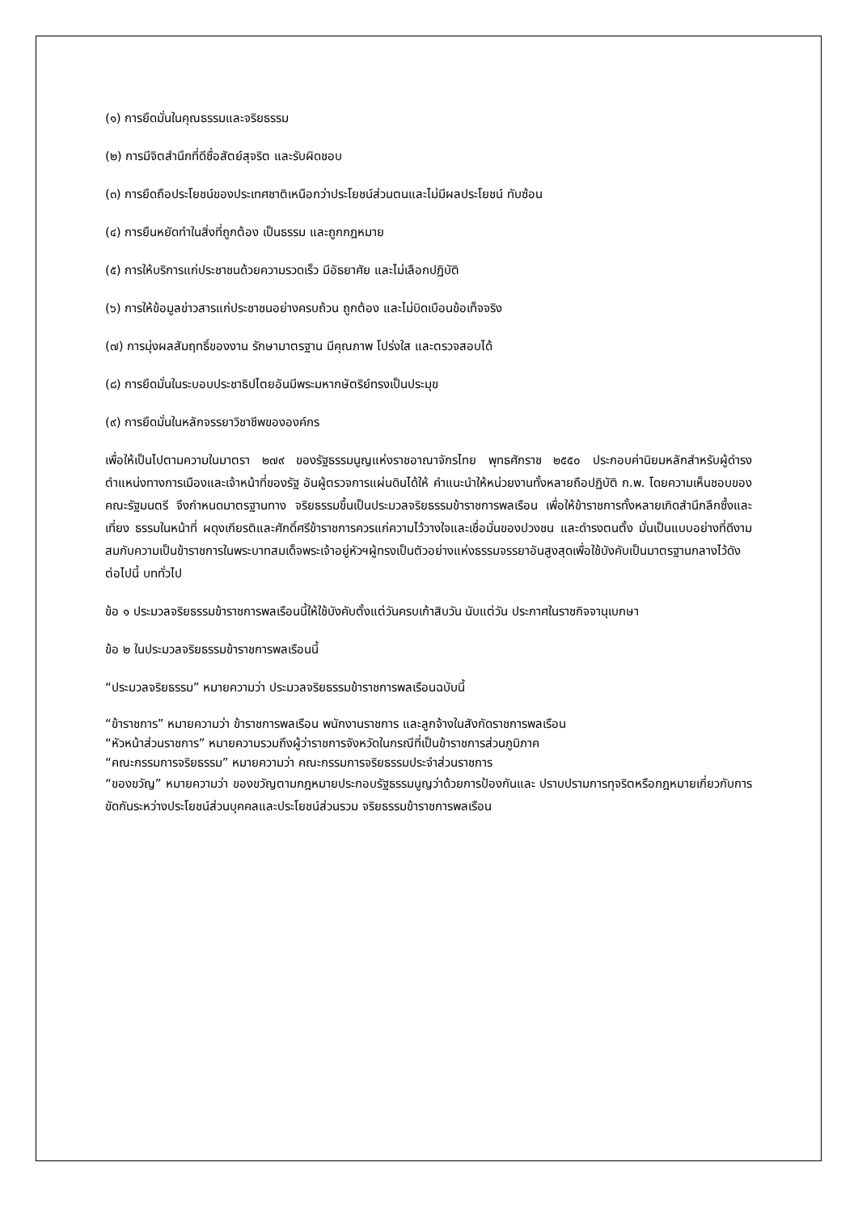(๑) การยึดมั่นในคุณธรรมและจริยธรรม
(๒) การมีจิตสำนึกที่ดีซื่อสัตย์สุจริต และรับผิดชอบ
(๓) การยึดถือประโยชน์ของประเทศชาติเหนือกว่าประโยชน์ส่วนตนและไม่มีผลประโยชน์ ทับซ้อน
(๔) การยืนหยัดทำในสิ่งที่ถูกต้อง เป็นธรรม และถูกกฎหมาย
(๕) การให้บริการแก่ประชาชนด้วยความรวดเร็ว มีอัธยาศัย และไม่เลือกปฏิบัติ
(๖) การให้ข้อมูลข่าวสารแก่ประชาชนอย่างครบถ้วน ถูกต้อง และไม่บิดเบือนข้อเท็จจริง
(๗) การมุ่งผลสัมฤทธิ์ของงาน รักษามาตรฐาน มีคุณภาพ โปร่งใส และตรวจสอบได้
(๘) การยึดมั่นในระบอบประชาธิปไตยอันมีพระมหากษัตริย์ทรงเป็นประมุข
(๙) การยึดมั่นในหลักจรรยาวิชาชีพขององค์กร
เพื่อให้เป็นไปตามความในมาตรา ๒๗๙ ของรัฐธรรมนูญแห่งราชอาณาจักรไทย พุทธศักราช ๒๕๕๐ ประกอบค่านิยมหลักสำหรับผู้ดำรงตำแหน่งทางการเมืองและเจ้าหน้าที่ของรัฐ อันผู้ตรวจการแผ่นดินได้ให้ คำแนะนำให้หน่วยงานทั้งหลายถือปฏิบัติ ก.พ. โดยความเห็นชอบของคณะรัฐมนตรี จึงกำหนดมาตรฐานทาง จริยธรรมขึ้นเป็นประมวลจริยธรรมข้าราชการพลเรือน เพื่อให้ข้าราชการทั้งหลายเกิดสำนึกลึกซึ้งและเที่ยง ธรรมในหน้าที่ ผดุงเกียรติและศักดิ์ศรีข้าราชการควรแก่ความไว้วางใจและเชื่อมั่นของปวงชน และดำรงตนตั้ง มั่นเป็นแบบอย่างที่ดีงาม สมกับความเป็นข้าราชการในพระบาทสมเด็จพระเจ้าอยู่หัวฯผู้ทรงเป็นตัวอย่างแห่งธรรมจรรยาอันสูงสุดเพื่อใช้บังคับเป็นมาตรฐานกลางไว้ดังต่อไปนี้ บททั่วไป
ข้อ ๑ ประมวลจริยธรรมข้าราชการพลเรือนนี้ให้ใช้บังคับตั้งแต่วันครบเก้าสิบวัน นับแต่วัน ประกาศในราชกิจจานุเบกษา
ข้อ ๒ ในประมวลจริยธรรมข้าราชการพลเรือนนี้
“ประมวลจริยธรรม” หมายความว่า ประมวลจริยธรรมข้าราชการพลเรือนฉบับนี้
“ข้าราชการ” หมายความว่า ข้าราชการพลเรือน พนักงานราชการ และลูกจ้างในสังกัดราชการพลเรือน
“หัวหน้าส่วนราชการ” หมายความรวมถึงผู้ว่าราชการจังหวัดในกรณีที่เป็นข้าราชการส่วนภูมิภาค
“คณะกรรมการจริยธรรม” หมายความว่า คณะกรรมการจริยธรรมประจำส่วนราชการ
“ของขวัญ” หมายความว่า ของขวัญตามกฎหมายประกอบรัฐธรรมนูญว่าด้วยการป้องกันและ ปราบปรามการทุจริตหรือกฎหมายเกี่ยวกับการขัดกันระหว่างประโยชน์ส่วนบุคคลและประโยชน์ส่วนรวม จริยธรรมข้าราชการพลเรือน